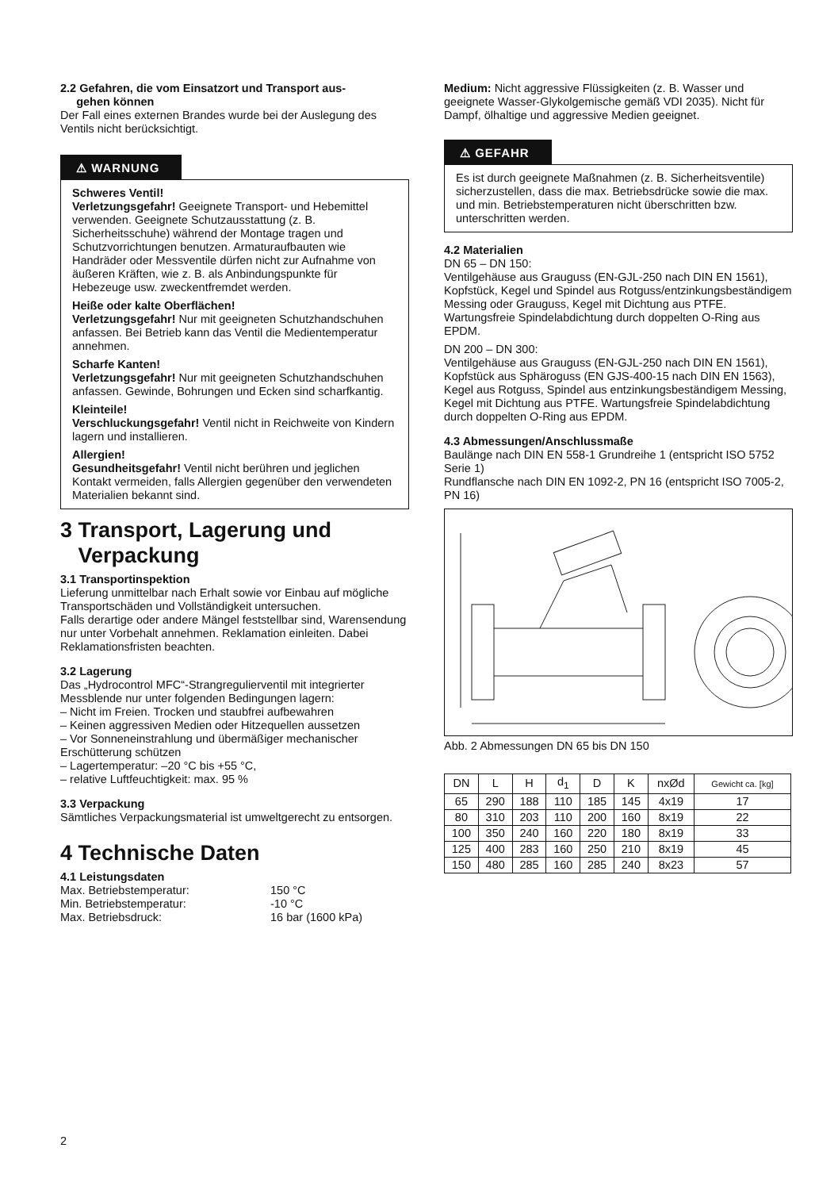2.2 Gefahren, die vom Einsatzort und Transport aus-
gehen können
Der Fall eines externen Brandes wurde bei der Auslegung des Ventils nicht berücksichtigt.
⚠ WARNUNG
Schweres Ventil!
Verletzungsgefahr! Geeignete Transport- und Hebemittel verwenden. Geeignete Schutzausstattung (z. B. Sicherheitsschuhe) während der Montage tragen und Schutzvorrichtungen benutzen. Armaturaufbauten wie Handräder oder Messventile dürfen nicht zur Aufnahme von äußeren Kräften, wie z. B. als Anbindungspunkte für Hebezeuge usw. zweckentfremdet werden.
Heiße oder kalte Oberflächen!
Verletzungsgefahr! Nur mit geeigneten Schutzhandschuhen anfassen. Bei Betrieb kann das Ventil die Medientemperatur annehmen.
Scharfe Kanten!
Verletzungsgefahr! Nur mit geeigneten Schutzhandschuhen anfassen. Gewinde, Bohrungen und Ecken sind scharfkantig.
Kleinteile!
Verschluckungsgefahr! Ventil nicht in Reichweite von Kindern lagern und installieren.
Allergien!
Gesundheitsgefahr! Ventil nicht berühren und jeglichen Kontakt vermeiden, falls Allergien gegenüber den verwendeten Materialien bekannt sind.
3 Transport, Lagerung und
Verpackung
3.1 Transportinspektion
Lieferung unmittelbar nach Erhalt sowie vor Einbau auf mögliche Transportschäden und Vollständigkeit untersuchen.
Falls derartige oder andere Mängel feststellbar sind, Warensendung nur unter Vorbehalt annehmen. Reklamation einleiten. Dabei Reklamationsfristen beachten.
3.2 Lagerung
Das „Hydrocontrol MFC“-Strangregulierventil mit integrierter Messblende nur unter folgenden Bedingungen lagern:
– Nicht im Freien. Trocken und staubfrei aufbewahren
– Keinen aggressiven Medien oder Hitzequellen aussetzen
– Vor Sonneneinstrahlung und übermäßiger mechanischer Erschütterung schützen
– Lagertemperatur: –20 °C bis +55 °C,
– relative Luftfeuchtigkeit: max. 95 %
3.3 Verpackung
Sämtliches Verpackungsmaterial ist umweltgerecht zu entsorgen.
4 Technische Daten
4.1 Leistungsdaten
Max. Betriebstemperatur: 150 °C
Min. Betriebstemperatur: -10 °C
Max. Betriebsdruck: 16 bar (1600 kPa)
Medium: Nicht aggressive Flüssigkeiten (z. B. Wasser und geeignete Wasser-Glykolgemische gemäß VDI 2035). Nicht für Dampf, ölhaltige und aggressive Medien geeignet.
⚠ GEFAHR
Es ist durch geeignete Maßnahmen (z. B. Sicherheitsventile) sicherzustellen, dass die max. Betriebsdrücke sowie die max. und min. Betriebstemperaturen nicht überschritten bzw. unterschritten werden.
4.2 Materialien
DN 65 – DN 150:
Ventilgehäuse aus Grauguss (EN-GJL-250 nach DIN EN 1561), Kopfstück, Kegel und Spindel aus Rotguss/entzinkungsbeständigem Messing oder Grauguss, Kegel mit Dichtung aus PTFE. Wartungsfreie Spindelabdichtung durch doppelten O-Ring aus EPDM.
DN 200 – DN 300:
Ventilgehäuse aus Grauguss (EN-GJL-250 nach DIN EN 1561), Kopfstück aus Sphäroguss (EN GJS-400-15 nach DIN EN 1563), Kegel aus Rotguss, Spindel aus entzinkungsbeständigem Messing, Kegel mit Dichtung aus PTFE. Wartungsfreie Spindelabdichtung durch doppelten O-Ring aus EPDM.
4.3 Abmessungen/Anschlussmaße
Baulänge nach DIN EN 558-1 Grundreihe 1 (entspricht ISO 5752 Serie 1)
Rundflansche nach DIN EN 1092-2, PN 16 (entspricht ISO 7005-2, PN 16)
Abb. 2 Abmessungen DN 65 bis DN 150
| DN | L | H | d<sub>1</sub> | D | K | nxØd | Gewicht ca. [kg] |
| --- | --- | --- | --- | --- | --- | --- | --- |
| 65 | 290 | 188 | 110 | 185 | 145 | 4x19 | 17 |
| 80 | 310 | 203 | 110 | 200 | 160 | 8x19 | 22 |
| 100 | 350 | 240 | 160 | 220 | 180 | 8x19 | 33 |
| 125 | 400 | 283 | 160 | 250 | 210 | 8x19 | 45 |
| 150 | 480 | 285 | 160 | 285 | 240 | 8x23 | 57 |
2